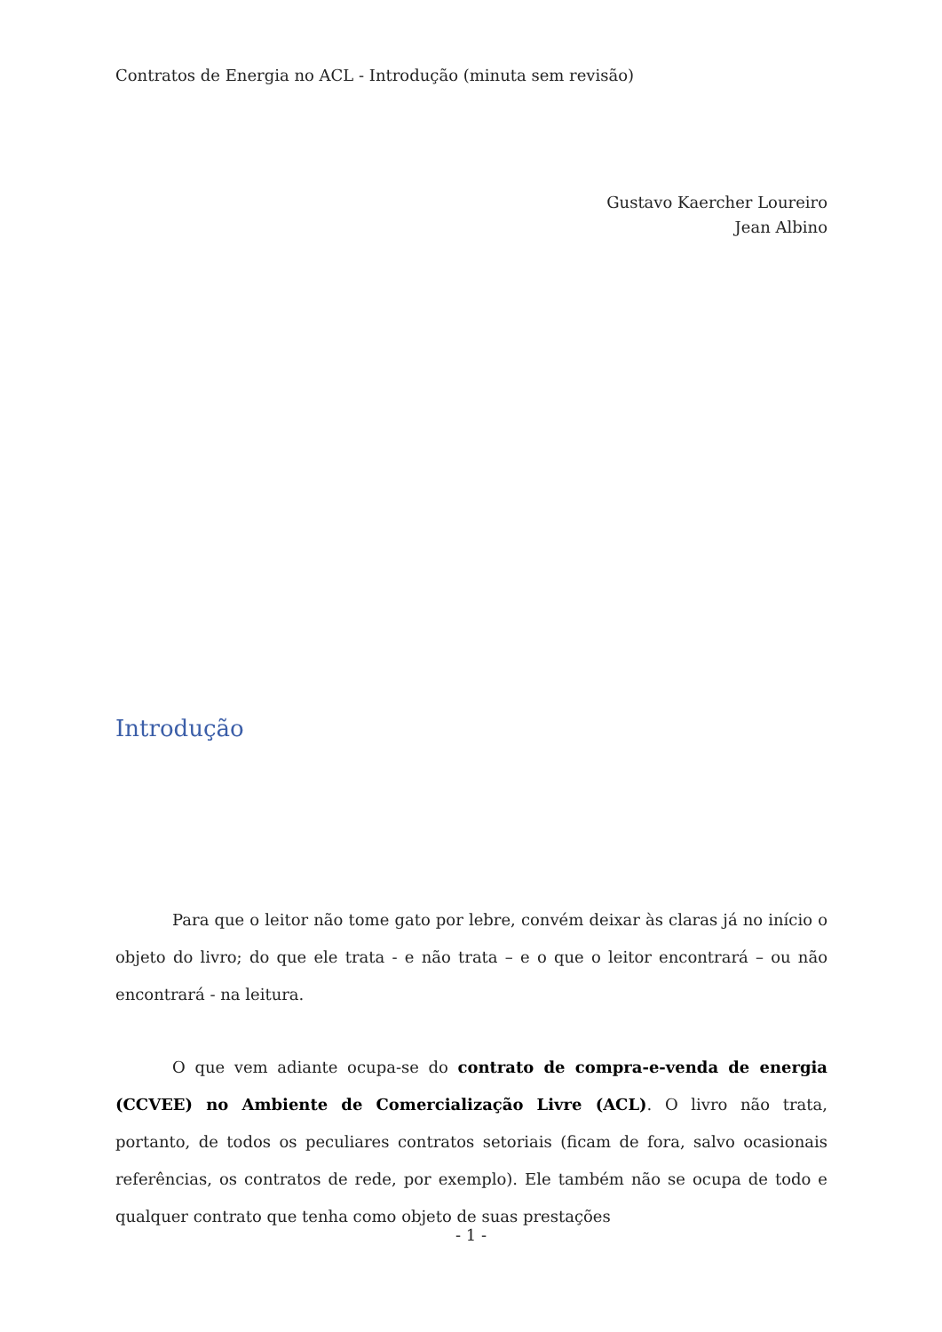Contratos de Energia no ACL - Introdução (minuta sem revisão)
Gustavo Kaercher Loureiro
Jean Albino
Introdução
Para que o leitor não tome gato por lebre, convém deixar às claras já no início o objeto do livro; do que ele trata - e não trata – e o que o leitor encontrará – ou não encontrará - na leitura.
O que vem adiante ocupa-se do contrato de compra-e-venda de energia (CCVEE) no Ambiente de Comercialização Livre (ACL). O livro não trata, portanto, de todos os peculiares contratos setoriais (ficam de fora, salvo ocasionais referências, os contratos de rede, por exemplo). Ele também não se ocupa de todo e qualquer contrato que tenha como objeto de suas prestações
- 1 -